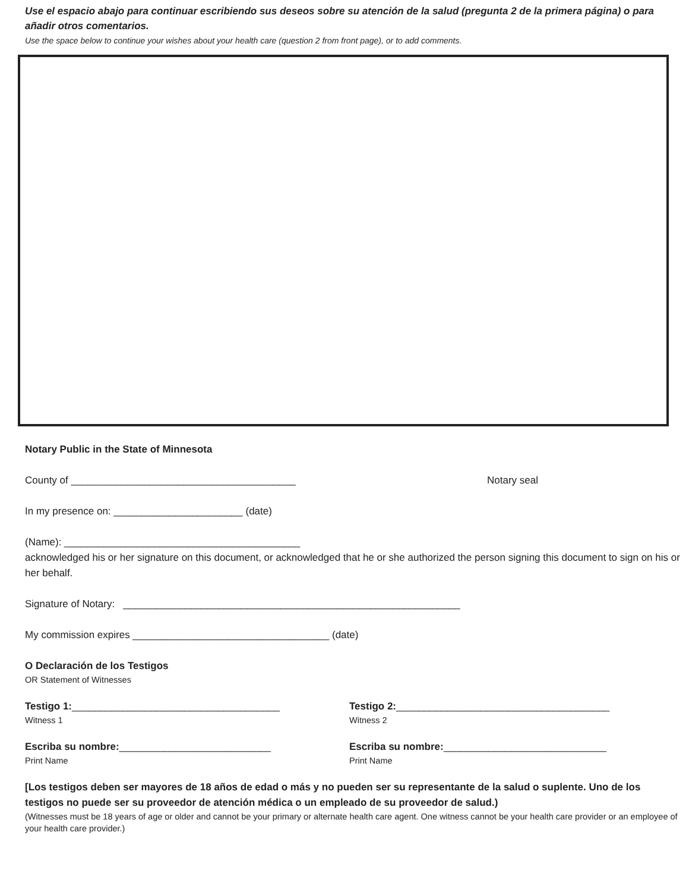Use el espacio abajo para continuar escribiendo sus deseos sobre su atención de la salud (pregunta 2 de la primera página) o para añadir otros comentarios.
Use the space below to continue your wishes about your health care (question 2 from front page), or to add comments.
Notary Public in the State of Minnesota
County of ________________________________________ Notary seal
In my presence on: _______________________ (date)
(Name): __________________________________________
acknowledged his or her signature on this document, or acknowledged that he or she authorized the person signing this document to sign on his or her behalf.
Signature of Notary: ____________________________________________________________
My commission expires ___________________________________ (date)
O Declaración de los Testigos
OR Statement of Witnesses
Testigo 1:_____________________________________
Witness 1
Testigo 2:______________________________________
Witness 2
Escriba su nombre:___________________________
Print Name
Escriba su nombre:_____________________________
Print Name
[Los testigos deben ser mayores de 18 años de edad o más y no pueden ser su representante de la salud o suplente. Uno de los testigos no puede ser su proveedor de atención médica o un empleado de su proveedor de salud.)
(Witnesses must be 18 years of age or older and cannot be your primary or alternate health care agent. One witness cannot be your health care provider or an employee of your health care provider.)